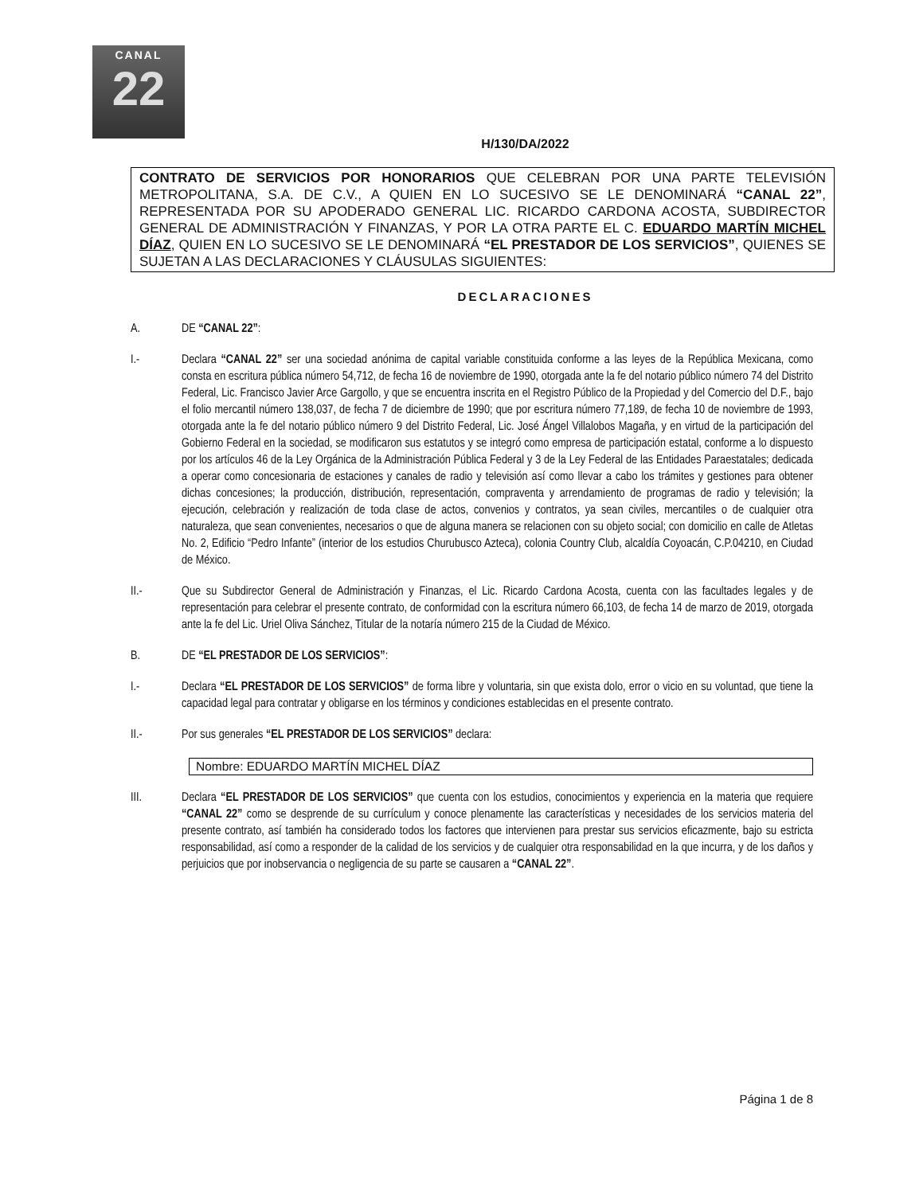CANAL
22
H/130/DA/2022
CONTRATO DE SERVICIOS POR HONORARIOS QUE CELEBRAN POR UNA PARTE TELEVISIÓN METROPOLITANA, S.A. DE C.V., A QUIEN EN LO SUCESIVO SE LE DENOMINARÁ “CANAL 22”, REPRESENTADA POR SU APODERADO GENERAL LIC. RICARDO CARDONA ACOSTA, SUBDIRECTOR GENERAL DE ADMINISTRACIÓN Y FINANZAS, Y POR LA OTRA PARTE EL C. EDUARDO MARTÍN MICHEL DÍAZ, QUIEN EN LO SUCESIVO SE LE DENOMINARÁ “EL PRESTADOR DE LOS SERVICIOS”, QUIENES SE SUJETAN A LAS DECLARACIONES Y CLÁUSULAS SIGUIENTES:
DECLARACIONES
A. DE “CANAL 22”:
I.- Declara “CANAL 22” ser una sociedad anónima de capital variable constituida conforme a las leyes de la República Mexicana, como consta en escritura pública número 54,712, de fecha 16 de noviembre de 1990, otorgada ante la fe del notario público número 74 del Distrito Federal, Lic. Francisco Javier Arce Gargollo, y que se encuentra inscrita en el Registro Público de la Propiedad y del Comercio del D.F., bajo el folio mercantil número 138,037, de fecha 7 de diciembre de 1990; que por escritura número 77,189, de fecha 10 de noviembre de 1993, otorgada ante la fe del notario público número 9 del Distrito Federal, Lic. José Ángel Villalobos Magaña, y en virtud de la participación del Gobierno Federal en la sociedad, se modificaron sus estatutos y se integró como empresa de participación estatal, conforme a lo dispuesto por los artículos 46 de la Ley Orgánica de la Administración Pública Federal y 3 de la Ley Federal de las Entidades Paraestatales; dedicada a operar como concesionaria de estaciones y canales de radio y televisión así como llevar a cabo los trámites y gestiones para obtener dichas concesiones; la producción, distribución, representación, compraventa y arrendamiento de programas de radio y televisión; la ejecución, celebración y realización de toda clase de actos, convenios y contratos, ya sean civiles, mercantiles o de cualquier otra naturaleza, que sean convenientes, necesarios o que de alguna manera se relacionen con su objeto social; con domicilio en calle de Atletas No. 2, Edificio “Pedro Infante” (interior de los estudios Churubusco Azteca), colonia Country Club, alcaldía Coyoacán, C.P.04210, en Ciudad de México.
II.- Que su Subdirector General de Administración y Finanzas, el Lic. Ricardo Cardona Acosta, cuenta con las facultades legales y de representación para celebrar el presente contrato, de conformidad con la escritura número 66,103, de fecha 14 de marzo de 2019, otorgada ante la fe del Lic. Uriel Oliva Sánchez, Titular de la notaría número 215 de la Ciudad de México.
B. DE “EL PRESTADOR DE LOS SERVICIOS”:
I.- Declara “EL PRESTADOR DE LOS SERVICIOS” de forma libre y voluntaria, sin que exista dolo, error o vicio en su voluntad, que tiene la capacidad legal para contratar y obligarse en los términos y condiciones establecidas en el presente contrato.
II.- Por sus generales “EL PRESTADOR DE LOS SERVICIOS” declara:
Nombre: EDUARDO MARTÍN MICHEL DÍAZ
III. Declara “EL PRESTADOR DE LOS SERVICIOS” que cuenta con los estudios, conocimientos y experiencia en la materia que requiere “CANAL 22” como se desprende de su currículum y conoce plenamente las características y necesidades de los servicios materia del presente contrato, así también ha considerado todos los factores que intervienen para prestar sus servicios eficazmente, bajo su estricta responsabilidad, así como a responder de la calidad de los servicios y de cualquier otra responsabilidad en la que incurra, y de los daños y perjuicios que por inobservancia o negligencia de su parte se causaren a “CANAL 22”.
Página 1 de 8